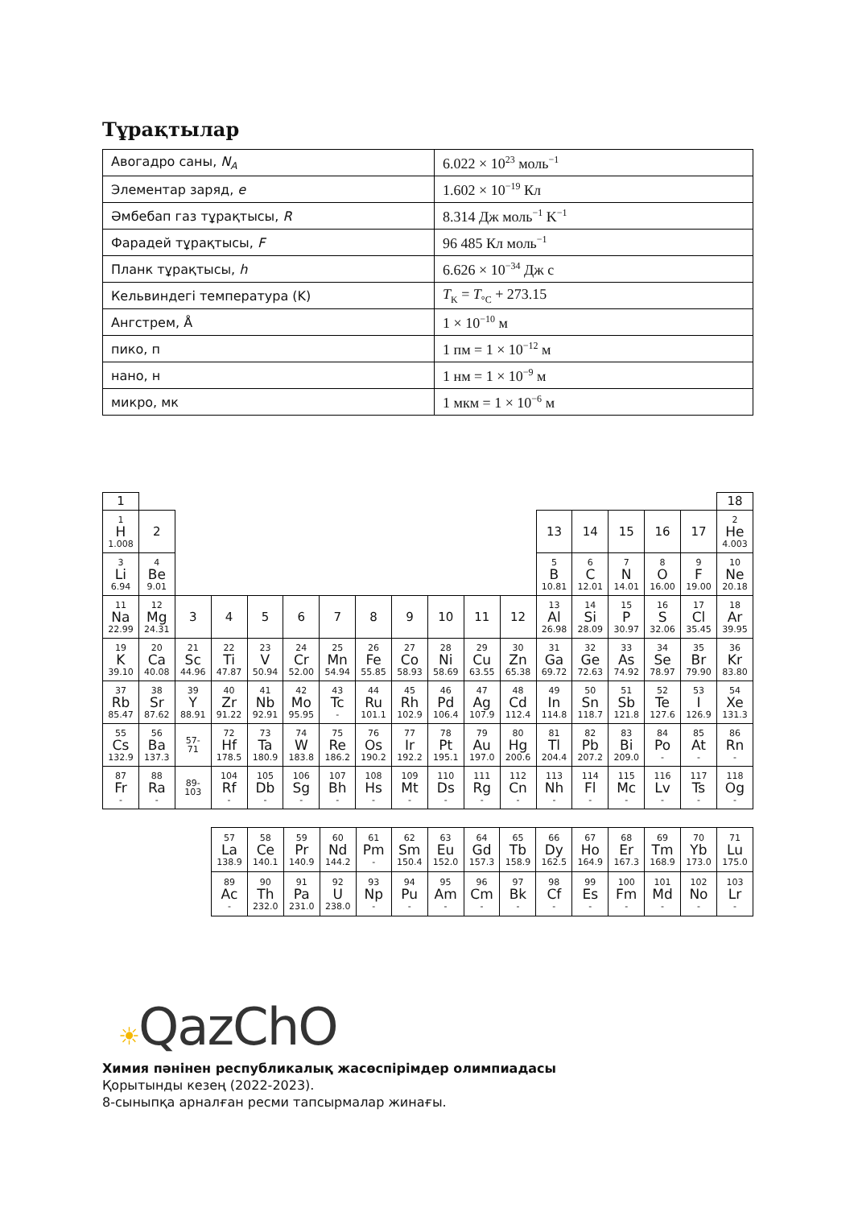Тұрақтылар
| Авогадро саны, N<sub>A</sub> | 6.022 × 10<sup>23</sup> моль<sup>−1</sup> |
| Элементар заряд, e | 1.602 × 10<sup>−19</sup> Кл |
| Әмбебап газ тұрақтысы, R | 8.314 Дж моль<sup>−1</sup> K<sup>−1</sup> |
| Фарадей тұрақтысы, F | 96 485 Кл моль<sup>−1</sup> |
| Планк тұрақтысы, h | 6.626 × 10<sup>−34</sup> Дж с |
| Кельвиндегі температура (K) | T<sub>K</sub> = T<sub>°C</sub> + 273.15 |
| Ангстрем, Å | 1 × 10<sup>−10</sup> м |
| пико, п | 1 пм = 1 × 10<sup>−12</sup> м |
| нано, н | 1 нм = 1 × 10<sup>−9</sup> м |
| микро, мк | 1 мкм = 1 × 10<sup>−6</sup> м |
| 1 | | | | | | | | | | | | | | | | | 18 |
| 1 H 1.008 | 2 | | | | | | | | | | | 13 | 14 | 15 | 16 | 17 | 2 He 4.003 |
| 3 Li 6.94 | 4 Be 9.01 | | | | | | | | | | | 5 B 10.81 | 6 C 12.01 | 7 N 14.01 | 8 O 16.00 | 9 F 19.00 | 10 Ne 20.18 |
| 11 Na 22.99 | 12 Mg 24.31 | 3 | 4 | 5 | 6 | 7 | 8 | 9 | 10 | 11 | 12 | 13 Al 26.98 | 14 Si 28.09 | 15 P 30.97 | 16 S 32.06 | 17 Cl 35.45 | 18 Ar 39.95 |
| 19 K 39.10 | 20 Ca 40.08 | 21 Sc 44.96 | 22 Ti 47.87 | 23 V 50.94 | 24 Cr 52.00 | 25 Mn 54.94 | 26 Fe 55.85 | 27 Co 58.93 | 28 Ni 58.69 | 29 Cu 63.55 | 30 Zn 65.38 | 31 Ga 69.72 | 32 Ge 72.63 | 33 As 74.92 | 34 Se 78.97 | 35 Br 79.90 | 36 Kr 83.80 |
| 37 Rb 85.47 | 38 Sr 87.62 | 39 Y 88.91 | 40 Zr 91.22 | 41 Nb 92.91 | 42 Mo 95.95 | 43 Tc - | 44 Ru 101.1 | 45 Rh 102.9 | 46 Pd 106.4 | 47 Ag 107.9 | 48 Cd 112.4 | 49 In 114.8 | 50 Sn 118.7 | 51 Sb 121.8 | 52 Te 127.6 | 53 I 126.9 | 54 Xe 131.3 |
| 55 Cs 132.9 | 56 Ba 137.3 | 57- 71 | 72 Hf 178.5 | 73 Ta 180.9 | 74 W 183.8 | 75 Re 186.2 | 76 Os 190.2 | 77 Ir 192.2 | 78 Pt 195.1 | 79 Au 197.0 | 80 Hg 200.6 | 81 Tl 204.4 | 82 Pb 207.2 | 83 Bi 209.0 | 84 Po - | 85 At - | 86 Rn - |
| 87 Fr - | 88 Ra - | 89- 103 | 104 Rf - | 105 Db - | 106 Sg - | 107 Bh - | 108 Hs - | 109 Mt - | 110 Ds - | 111 Rg - | 112 Cn - | 113 Nh - | 114 Fl - | 115 Mc - | 116 Lv - | 117 Ts - | 118 Og - |
| 57 La 138.9 | 58 Ce 140.1 | 59 Pr 140.9 | 60 Nd 144.2 | 61 Pm - | 62 Sm 150.4 | 63 Eu 152.0 | 64 Gd 157.3 | 65 Tb 158.9 | 66 Dy 162.5 | 67 Ho 164.9 | 68 Er 167.3 | 69 Tm 168.9 | 70 Yb 173.0 | 71 Lu 175.0 |
| 89 Ac - | 90 Th 232.0 | 91 Pa 231.0 | 92 U 238.0 | 93 Np - | 94 Pu - | 95 Am - | 96 Cm - | 97 Bk - | 98 Cf - | 99 Es - | 100 Fm - | 101 Md - | 102 No - | 103 Lr - |
☀QazChO
Химия пәнінен республикалық жасөспірімдер олимпиадасы
Қорытынды кезең (2022-2023).
8-сыныпқа арналған ресми тапсырмалар жинағы.